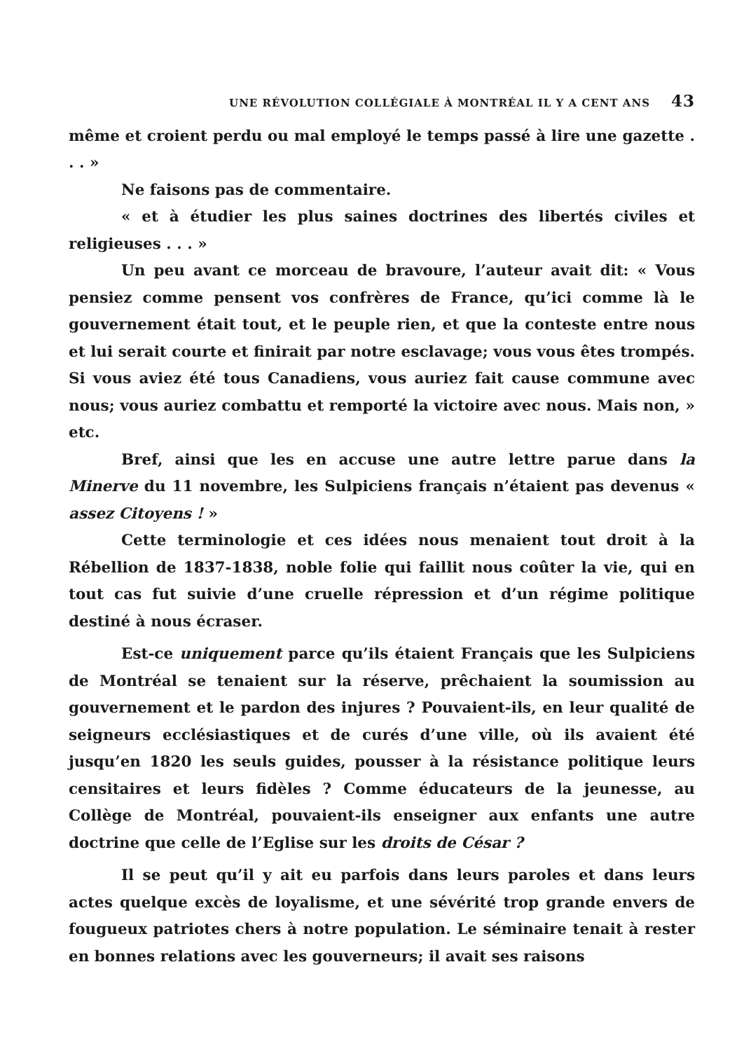UNE RÉVOLUTION COLLÉGIALE À MONTRÉAL IL Y A CENT ANS 43
même et croient perdu ou mal employé le temps passé à lire une gazette . . . »
Ne faisons pas de commentaire.
« et à étudier les plus saines doctrines des libertés civiles et religieuses . . . »
Un peu avant ce morceau de bravoure, l’auteur avait dit: « Vous pensiez comme pensent vos confrères de France, qu’ici comme là le gouvernement était tout, et le peuple rien, et que la conteste entre nous et lui serait courte et finirait par notre esclavage; vous vous êtes trompés. Si vous aviez été tous Canadiens, vous auriez fait cause commune avec nous; vous auriez combattu et remporté la victoire avec nous. Mais non, » etc.
Bref, ainsi que les en accuse une autre lettre parue dans la Minerve du 11 novembre, les Sulpiciens français n’étaient pas devenus « assez Citoyens ! »
Cette terminologie et ces idées nous menaient tout droit à la Rébellion de 1837-1838, noble folie qui faillit nous coûter la vie, qui en tout cas fut suivie d’une cruelle répression et d’un régime politique destiné à nous écraser.
Est-ce uniquement parce qu’ils étaient Français que les Sulpiciens de Montréal se tenaient sur la réserve, prêchaient la soumission au gouvernement et le pardon des injures ? Pouvaient-ils, en leur qualité de seigneurs ecclésiastiques et de curés d’une ville, où ils avaient été jusqu’en 1820 les seuls guides, pousser à la résistance politique leurs censitaires et leurs fidèles ? Comme éducateurs de la jeunesse, au Collège de Montréal, pouvaient-ils enseigner aux enfants une autre doctrine que celle de l’Eglise sur les droits de César ?
Il se peut qu’il y ait eu parfois dans leurs paroles et dans leurs actes quelque excès de loyalisme, et une sévérité trop grande envers de fougueux patriotes chers à notre population. Le séminaire tenait à rester en bonnes relations avec les gouverneurs; il avait ses raisons